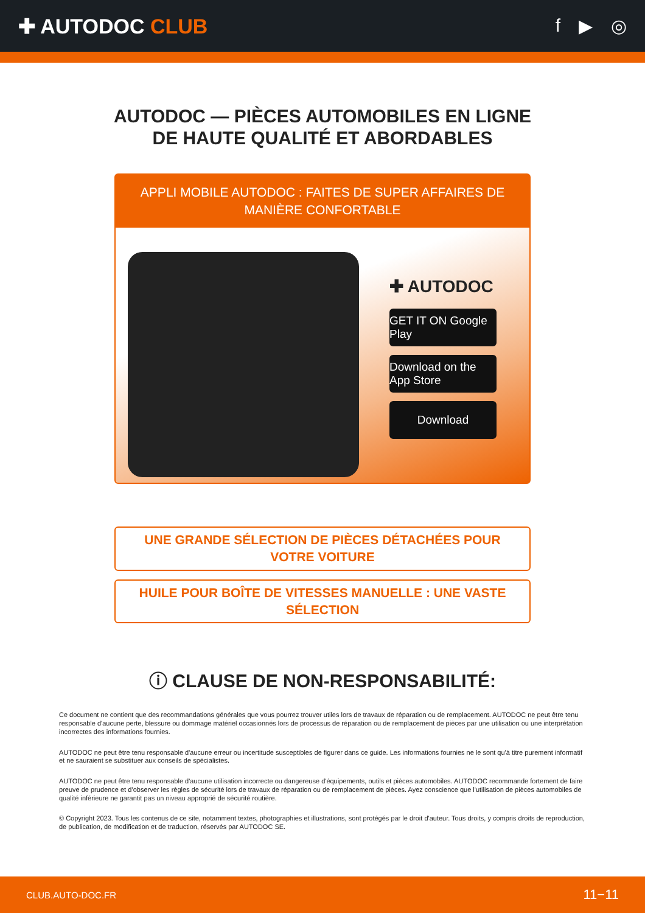✚ AUTODOC CLUB f ▶ ◎
AUTODOC — PIÈCES AUTOMOBILES EN LIGNE DE HAUTE QUALITÉ ET ABORDABLES
APPLI MOBILE AUTODOC : FAITES DE SUPER AFFAIRES DE MANIÈRE CONFORTABLE
✚ AUTODOC
GET IT ON Google Play
Download on the App Store
Download
UNE GRANDE SÉLECTION DE PIÈCES DÉTACHÉES POUR VOTRE VOITURE
HUILE POUR BOÎTE DE VITESSES MANUELLE : UNE VASTE SÉLECTION
ⓘ CLAUSE DE NON-RESPONSABILITÉ:
Ce document ne contient que des recommandations générales que vous pourrez trouver utiles lors de travaux de réparation ou de remplacement. AUTODOC ne peut être tenu responsable d'aucune perte, blessure ou dommage matériel occasionnés lors de processus de réparation ou de remplacement de pièces par une utilisation ou une interprétation incorrectes des informations fournies.
AUTODOC ne peut être tenu responsable d'aucune erreur ou incertitude susceptibles de figurer dans ce guide. Les informations fournies ne le sont qu'à titre purement informatif et ne sauraient se substituer aux conseils de spécialistes.
AUTODOC ne peut être tenu responsable d'aucune utilisation incorrecte ou dangereuse d'équipements, outils et pièces automobiles. AUTODOC recommande fortement de faire preuve de prudence et d’observer les règles de sécurité lors de travaux de réparation ou de remplacement de pièces. Ayez conscience que l'utilisation de pièces automobiles de qualité inférieure ne garantit pas un niveau approprié de sécurité routière.
© Copyright 2023. Tous les contenus de ce site, notamment textes, photographies et illustrations, sont protégés par le droit d'auteur. Tous droits, y compris droits de reproduction, de publication, de modification et de traduction, réservés par AUTODOC SE.
CLUB.AUTO-DOC.FR 11−11